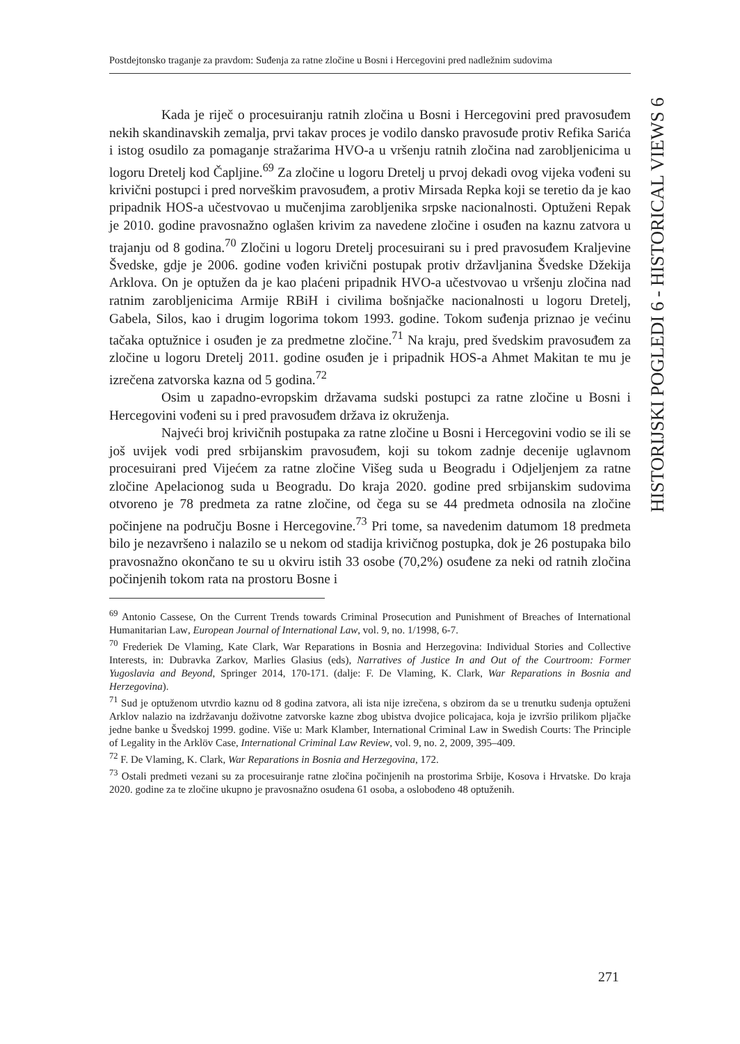Postdejtonsko traganje za pravdom: Suđenja za ratne zločine u Bosni i Hercegovini pred nadležnim sudovima
HISTORIJSKI POGLEDI 6 - HISTORICAL VIEWS 6
Kada je riječ o procesuiranju ratnih zločina u Bosni i Hercegovini pred pravosuđem nekih skandinavskih zemalja, prvi takav proces je vodilo dansko pravosuđe protiv Refika Sarića i istog osudilo za pomaganje stražarima HVO-a u vršenju ratnih zločina nad zarobljenicima u logoru Dretelj kod Čapljine.<sup>69</sup> Za zločine u logoru Dretelj u prvoj dekadi ovog vijeka vođeni su krivični postupci i pred norveškim pravosuđem, a protiv Mirsada Repka koji se teretio da je kao pripadnik HOS-a učestvovao u mučenjima zarobljenika srpske nacionalnosti. Optuženi Repak je 2010. godine pravosnažno oglašen krivim za navedene zločine i osuđen na kaznu zatvora u trajanju od 8 godina.<sup>70</sup> Zločini u logoru Dretelj procesuirani su i pred pravosuđem Kraljevine Švedske, gdje je 2006. godine vođen krivični postupak protiv državljanina Švedske Džekija Arklova. On je optužen da je kao plaćeni pripadnik HVO-a učestvovao u vršenju zločina nad ratnim zarobljenicima Armije RBiH i civilima bošnjačke nacionalnosti u logoru Dretelj, Gabela, Silos, kao i drugim logorima tokom 1993. godine. Tokom suđenja priznao je većinu tačaka optužnice i osuđen je za predmetne zločine.<sup>71</sup> Na kraju, pred švedskim pravosuđem za zločine u logoru Dretelj 2011. godine osuđen je i pripadnik HOS-a Ahmet Makitan te mu je izrečena zatvorska kazna od 5 godina.<sup>72</sup>
Osim u zapadno-evropskim državama sudski postupci za ratne zločine u Bosni i Hercegovini vođeni su i pred pravosuđem država iz okruženja.
Najveći broj krivičnih postupaka za ratne zločine u Bosni i Hercegovini vodio se ili se još uvijek vodi pred srbijanskim pravosuđem, koji su tokom zadnje decenije uglavnom procesuirani pred Vijećem za ratne zločine Višeg suda u Beogradu i Odjeljenjem za ratne zločine Apelacionog suda u Beogradu. Do kraja 2020. godine pred srbijanskim sudovima otvoreno je 78 predmeta za ratne zločine, od čega su se 44 predmeta odnosila na zločine počinjene na području Bosne i Hercegovine.<sup>73</sup> Pri tome, sa navedenim datumom 18 predmeta bilo je nezavršeno i nalazilo se u nekom od stadija krivičnog postupka, dok je 26 postupaka bilo pravosnažno okončano te su u okviru istih 33 osobe (70,2%) osuđene za neki od ratnih zločina počinjenih tokom rata na prostoru Bosne i
<sup>69</sup> Antonio Cassese, On the Current Trends towards Criminal Prosecution and Punishment of Breaches of International Humanitarian Law, European Journal of International Law, vol. 9, no. 1/1998, 6-7.
<sup>70</sup> Frederiek De Vlaming, Kate Clark, War Reparations in Bosnia and Herzegovina: Individual Stories and Collective Interests, in: Dubravka Zarkov, Marlies Glasius (eds), Narratives of Justice In and Out of the Courtroom: Former Yugoslavia and Beyond, Springer 2014, 170-171. (dalje: F. De Vlaming, K. Clark, War Reparations in Bosnia and Herzegovina).
<sup>71</sup> Sud je optuženom utvrdio kaznu od 8 godina zatvora, ali ista nije izrečena, s obzirom da se u trenutku suđenja optuženi Arklov nalazio na izdržavanju doživotne zatvorske kazne zbog ubistva dvojice policajaca, koja je izvršio prilikom pljačke jedne banke u Švedskoj 1999. godine. Više u: Mark Klamber, International Criminal Law in Swedish Courts: The Principle of Legality in the Arklöv Case, International Criminal Law Review, vol. 9, no. 2, 2009, 395–409.
<sup>72</sup> F. De Vlaming, K. Clark, War Reparations in Bosnia and Herzegovina, 172.
<sup>73</sup> Ostali predmeti vezani su za procesuiranje ratne zločina počinjenih na prostorima Srbije, Kosova i Hrvatske. Do kraja 2020. godine za te zločine ukupno je pravosnažno osuđena 61 osoba, a oslobođeno 48 optuženih.
271